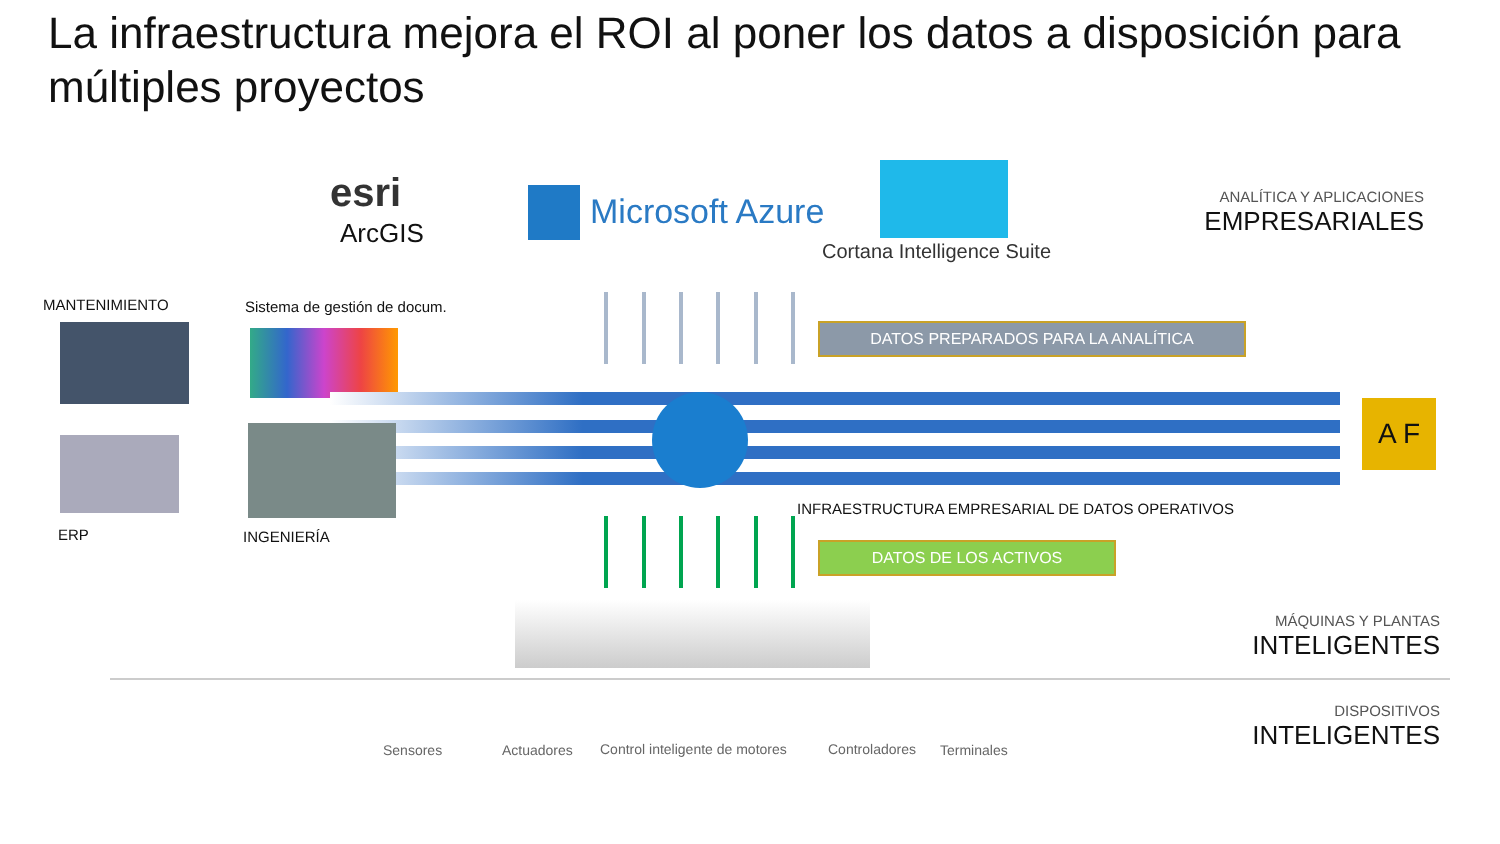La infraestructura mejora el ROI al poner los datos a disposición para múltiples proyectos
esri
ArcGIS
Microsoft Azure
Cortana Intelligence Suite
ANALÍTICA Y APLICACIONES
EMPRESARIALES
MANTENIMIENTO Sistema de gestión de docum.
A F
ERP INGENIERÍA
DATOS PREPARADOS PARA LA ANALÍTICA
INFRAESTRUCTURA EMPRESARIAL DE DATOS OPERATIVOS
DATOS DE LOS ACTIVOS
MÁQUINAS Y PLANTAS
INTELIGENTES
Sensores Actuadores Control inteligente de motores Controladores Terminales
DISPOSITIVOS
INTELIGENTES